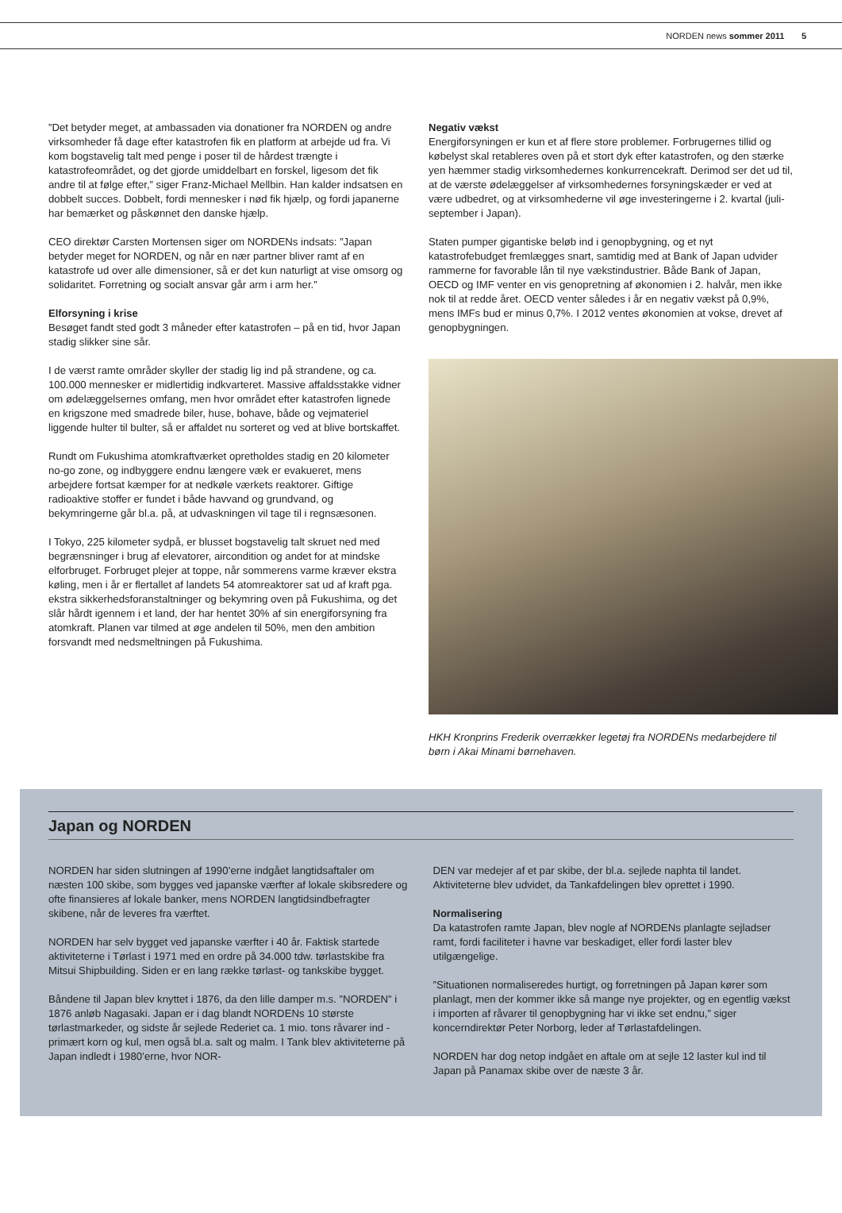NORDEN news sommer 2011 5
”Det betyder meget, at ambassaden via donationer fra NORDEN og andre virksomheder få dage efter katastrofen fik en platform at arbejde ud fra. Vi kom bogstavelig talt med penge i poser til de hårdest trængte i katastrofeområdet, og det gjorde umiddelbart en forskel, ligesom det fik andre til at følge efter,” siger Franz-Michael Mellbin. Han kalder indsatsen en dobbelt succes. Dobbelt, fordi mennesker i nød fik hjælp, og fordi japanerne har bemærket og påskønnet den danske hjælp.
CEO direktør Carsten Mortensen siger om NORDENs indsats: ”Japan betyder meget for NORDEN, og når en nær partner bliver ramt af en katastrofe ud over alle dimensioner, så er det kun naturligt at vise omsorg og solidaritet. Forretning og socialt ansvar går arm i arm her.”
Elforsyning i krise
Besøget fandt sted godt 3 måneder efter katastrofen – på en tid, hvor Japan stadig slikker sine sår.
I de værst ramte områder skyller der stadig lig ind på strandene, og ca. 100.000 mennesker er midlertidig indkvarteret. Massive affaldsstakke vidner om ødelæggelsernes omfang, men hvor området efter katastrofen lignede en krigszone med smadrede biler, huse, bohave, både og vejmateriel liggende hulter til bulter, så er affaldet nu sorteret og ved at blive bortskaffet.
Rundt om Fukushima atomkraftværket opretholdes stadig en 20 kilometer no-go zone, og indbyggere endnu længere væk er evakueret, mens arbejdere fortsat kæmper for at nedkøle værkets reaktorer. Giftige radioaktive stoffer er fundet i både havvand og grundvand, og bekymringerne går bl.a. på, at udvaskningen vil tage til i regnsæsonen.
I Tokyo, 225 kilometer sydpå, er blusset bogstavelig talt skruet ned med begrænsninger i brug af elevatorer, aircondition og andet for at mindske elforbruget. Forbruget plejer at toppe, når sommerens varme kræver ekstra køling, men i år er flertallet af landets 54 atomreaktorer sat ud af kraft pga. ekstra sikkerhedsforanstaltninger og bekymring oven på Fukushima, og det slår hårdt igennem i et land, der har hentet 30% af sin energiforsyning fra atomkraft. Planen var tilmed at øge andelen til 50%, men den ambition forsvandt med nedsmeltningen på Fukushima.
Negativ vækst
Energiforsyningen er kun et af flere store problemer. Forbrugernes tillid og købelyst skal retableres oven på et stort dyk efter katastrofen, og den stærke yen hæmmer stadig virksomhedernes konkurrencekraft. Derimod ser det ud til, at de værste ødelæggelser af virksomhedernes forsyningskæder er ved at være udbedret, og at virksomhederne vil øge investeringerne i 2. kvartal (juli-september i Japan).
Staten pumper gigantiske beløb ind i genopbygning, og et nyt katastrofebudget fremlægges snart, samtidig med at Bank of Japan udvider rammerne for favorable lån til nye vækstindustrier. Både Bank of Japan, OECD og IMF venter en vis genopretning af økonomien i 2. halvår, men ikke nok til at redde året. OECD venter således i år en negativ vækst på 0,9%, mens IMFs bud er minus 0,7%. I 2012 ventes økonomien at vokse, drevet af genopbygningen.
HKH Kronprins Frederik overrækker legetøj fra NORDENs medarbejdere til børn i Akai Minami børnehaven.
Japan og NORDEN
NORDEN har siden slutningen af 1990’erne indgået langtidsaftaler om næsten 100 skibe, som bygges ved japanske værfter af lokale skibsredere og ofte finansieres af lokale banker, mens NORDEN langtidsindbefragter skibene, når de leveres fra værftet.
NORDEN har selv bygget ved japanske værfter i 40 år. Faktisk startede aktiviteterne i Tørlast i 1971 med en ordre på 34.000 tdw. tørlastskibe fra Mitsui Shipbuilding. Siden er en lang række tørlast- og tankskibe bygget.
Båndene til Japan blev knyttet i 1876, da den lille damper m.s. ”NORDEN” i 1876 anløb Nagasaki. Japan er i dag blandt NORDENs 10 største tørlastmarkeder, og sidste år sejlede Rederiet ca. 1 mio. tons råvarer ind - primært korn og kul, men også bl.a. salt og malm. I Tank blev aktiviteterne på Japan indledt i 1980’erne, hvor NOR-
DEN var medejer af et par skibe, der bl.a. sejlede naphta til landet. Aktiviteterne blev udvidet, da Tankafdelingen blev oprettet i 1990.
Normalisering
Da katastrofen ramte Japan, blev nogle af NORDENs planlagte sejladser ramt, fordi faciliteter i havne var beskadiget, eller fordi laster blev utilgængelige.
”Situationen normaliseredes hurtigt, og forretningen på Japan kører som planlagt, men der kommer ikke så mange nye projekter, og en egentlig vækst i importen af råvarer til genopbygning har vi ikke set endnu,” siger koncerndirektør Peter Norborg, leder af Tørlastafdelingen.
NORDEN har dog netop indgået en aftale om at sejle 12 laster kul ind til Japan på Panamax skibe over de næste 3 år.